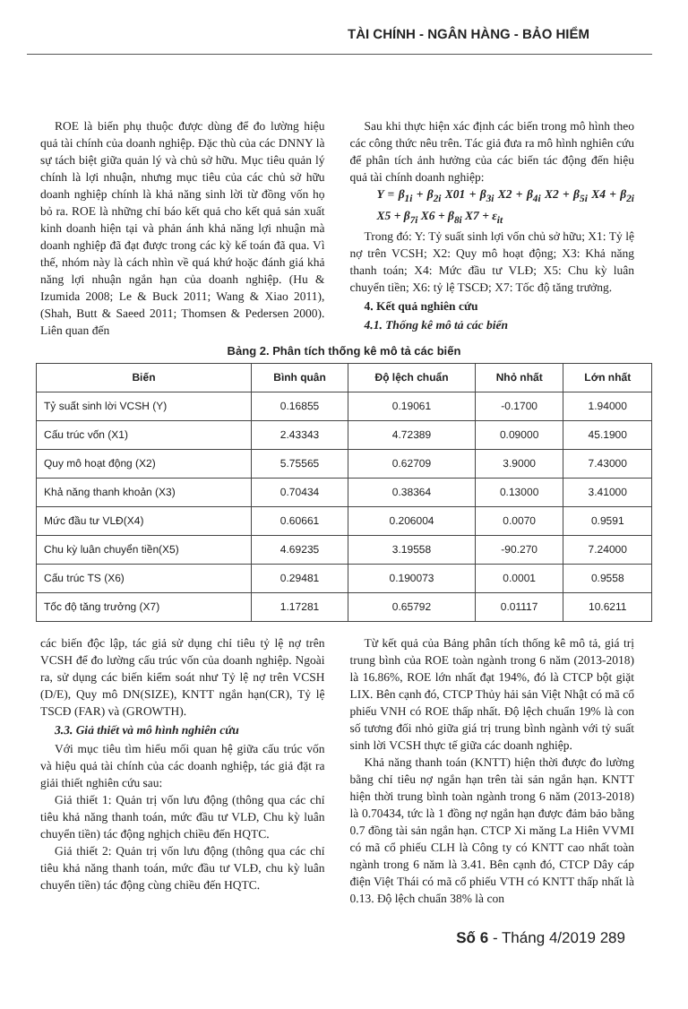TÀI CHÍNH - NGÂN HÀNG - BẢO HIỂM
ROE là biến phụ thuộc được dùng để đo lường hiệu quả tài chính của doanh nghiệp. Đặc thù của các DNNY là sự tách biệt giữa quản lý và chủ sở hữu. Mục tiêu quản lý chính là lợi nhuận, nhưng mục tiêu của các chủ sở hữu doanh nghiệp chính là khả năng sinh lời từ đồng vốn họ bỏ ra. ROE là những chỉ báo kết quả cho kết quả sản xuất kinh doanh hiện tại và phản ánh khả năng lợi nhuận mà doanh nghiệp đã đạt được trong các kỳ kế toán đã qua. Vì thế, nhóm này là cách nhìn về quá khứ hoặc đánh giá khả năng lợi nhuận ngắn hạn của doanh nghiệp. (Hu & Izumida 2008; Le & Buck 2011; Wang & Xiao 2011), (Shah, Butt & Saeed 2011; Thomsen & Pedersen 2000). Liên quan đến
Sau khi thực hiện xác định các biến trong mô hình theo các công thức nêu trên. Tác giả đưa ra mô hình nghiên cứu để phân tích ảnh hưởng của các biến tác động đến hiệu quả tài chính doanh nghiệp:
Y = β<sub>1i</sub> + β<sub>2i</sub> X01 + β<sub>3i</sub> X2 + β<sub>4i</sub> X2 + β<sub>5i</sub> X4 + β<sub>2i</sub> X5 + β<sub>7i</sub> X6 + β<sub>8i</sub> X7 + ε<sub>it</sub>
Trong đó: Y: Tỷ suất sinh lợi vốn chủ sở hữu; X1: Tỷ lệ nợ trên VCSH; X2: Quy mô hoạt động; X3: Khả năng thanh toán; X4: Mức đầu tư VLĐ; X5: Chu kỳ luân chuyển tiền; X6: tỷ lệ TSCĐ; X7: Tốc độ tăng trưởng.
4. Kết quả nghiên cứu
4.1. Thống kê mô tả các biến
Bảng 2. Phân tích thống kê mô tả các biến
| Biến | Bình quân | Độ lệch chuẩn | Nhỏ nhất | Lớn nhất |
| --- | --- | --- | --- | --- |
| Tỷ suất sinh lời VCSH (Y) | 0.16855 | 0.19061 | -0.1700 | 1.94000 |
| Cấu trúc vốn (X1) | 2.43343 | 4.72389 | 0.09000 | 45.1900 |
| Quy mô hoạt động (X2) | 5.75565 | 0.62709 | 3.9000 | 7.43000 |
| Khả năng thanh khoản (X3) | 0.70434 | 0.38364 | 0.13000 | 3.41000 |
| Mức đầu tư VLĐ(X4) | 0.60661 | 0.206004 | 0.0070 | 0.9591 |
| Chu kỳ luân chuyển tiền(X5) | 4.69235 | 3.19558 | -90.270 | 7.24000 |
| Cấu trúc TS (X6) | 0.29481 | 0.190073 | 0.0001 | 0.9558 |
| Tốc độ tăng trưởng (X7) | 1.17281 | 0.65792 | 0.01117 | 10.6211 |
các biến độc lập, tác giả sử dụng chỉ tiêu tỷ lệ nợ trên VCSH để đo lường cấu trúc vốn của doanh nghiệp. Ngoài ra, sử dụng các biến kiểm soát như Tỷ lệ nợ trên VCSH (D/E), Quy mô DN(SIZE), KNTT ngắn hạn(CR), Tỷ lệ TSCĐ (FAR) và (GROWTH).
3.3. Giả thiết và mô hình nghiên cứu
Với mục tiêu tìm hiểu mối quan hệ giữa cấu trúc vốn và hiệu quả tài chính của các doanh nghiệp, tác giả đặt ra giải thiết nghiên cứu sau:
Giả thiết 1: Quản trị vốn lưu động (thông qua các chỉ tiêu khả năng thanh toán, mức đầu tư VLĐ, Chu kỳ luân chuyển tiền) tác động nghịch chiều đến HQTC.
Giả thiết 2: Quản trị vốn lưu động (thông qua các chỉ tiêu khả năng thanh toán, mức đầu tư VLĐ, chu kỳ luân chuyển tiền) tác động cùng chiều đến HQTC.
Từ kết quả của Bảng phân tích thống kê mô tả, giá trị trung bình của ROE toàn ngành trong 6 năm (2013-2018) là 16.86%, ROE lớn nhất đạt 194%, đó là CTCP bột giặt LIX. Bên cạnh đó, CTCP Thủy hải sản Việt Nhật có mã cổ phiếu VNH có ROE thấp nhất. Độ lệch chuẩn 19% là con số tương đối nhỏ giữa giá trị trung bình ngành với tỷ suất sinh lời VCSH thực tế giữa các doanh nghiệp.
Khả năng thanh toán (KNTT) hiện thời được đo lường bằng chỉ tiêu nợ ngắn hạn trên tài sản ngắn hạn. KNTT hiện thời trung bình toàn ngành trong 6 năm (2013-2018) là 0.70434, tức là 1 đồng nợ ngắn hạn được đảm bảo bằng 0.7 đồng tài sản ngắn hạn. CTCP Xi măng La Hiên VVMI có mã cổ phiếu CLH là Công ty có KNTT cao nhất toàn ngành trong 6 năm là 3.41. Bên cạnh đó, CTCP Dây cáp điện Việt Thái có mã cổ phiếu VTH có KNTT thấp nhất là 0.13. Độ lệch chuẩn 38% là con
Số 6 - Tháng 4/2019 289